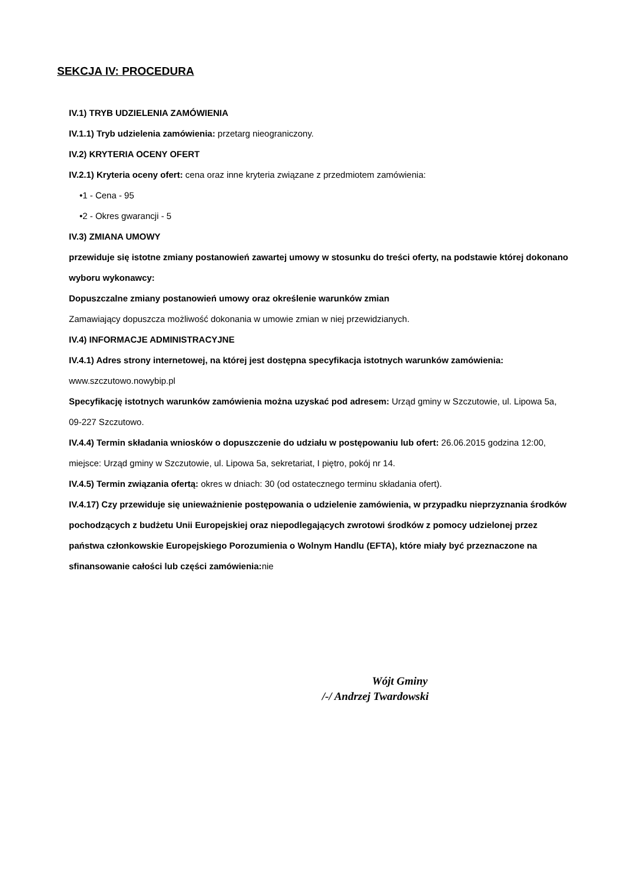SEKCJA IV: PROCEDURA
IV.1) TRYB UDZIELENIA ZAMÓWIENIA
IV.1.1) Tryb udzielenia zamówienia: przetarg nieograniczony.
IV.2) KRYTERIA OCENY OFERT
IV.2.1) Kryteria oceny ofert: cena oraz inne kryteria związane z przedmiotem zamówienia:
•1 - Cena - 95
•2 - Okres gwarancji - 5
IV.3) ZMIANA UMOWY
przewiduje się istotne zmiany postanowień zawartej umowy w stosunku do treści oferty, na podstawie której dokonano wyboru wykonawcy:
Dopuszczalne zmiany postanowień umowy oraz określenie warunków zmian
Zamawiający dopuszcza możliwość dokonania w umowie zmian w niej przewidzianych.
IV.4) INFORMACJE ADMINISTRACYJNE
IV.4.1) Adres strony internetowej, na której jest dostępna specyfikacja istotnych warunków zamówienia: www.szczutowo.nowybip.pl
Specyfikację istotnych warunków zamówienia można uzyskać pod adresem: Urząd gminy w Szczutowie, ul. Lipowa 5a, 09-227 Szczutowo.
IV.4.4) Termin składania wniosków o dopuszczenie do udziału w postępowaniu lub ofert: 26.06.2015 godzina 12:00, miejsce: Urząd gminy w Szczutowie, ul. Lipowa 5a, sekretariat, I piętro, pokój nr 14.
IV.4.5) Termin związania ofertą: okres w dniach: 30 (od ostatecznego terminu składania ofert).
IV.4.17) Czy przewiduje się unieważnienie postępowania o udzielenie zamówienia, w przypadku nieprzyznania środków pochodzących z budżetu Unii Europejskiej oraz niepodlegających zwrotowi środków z pomocy udzielonej przez państwa członkowskie Europejskiego Porozumienia o Wolnym Handlu (EFTA), które miały być przeznaczone na sfinansowanie całości lub części zamówienia: nie
Wójt Gminy
/-/ Andrzej Twardowski